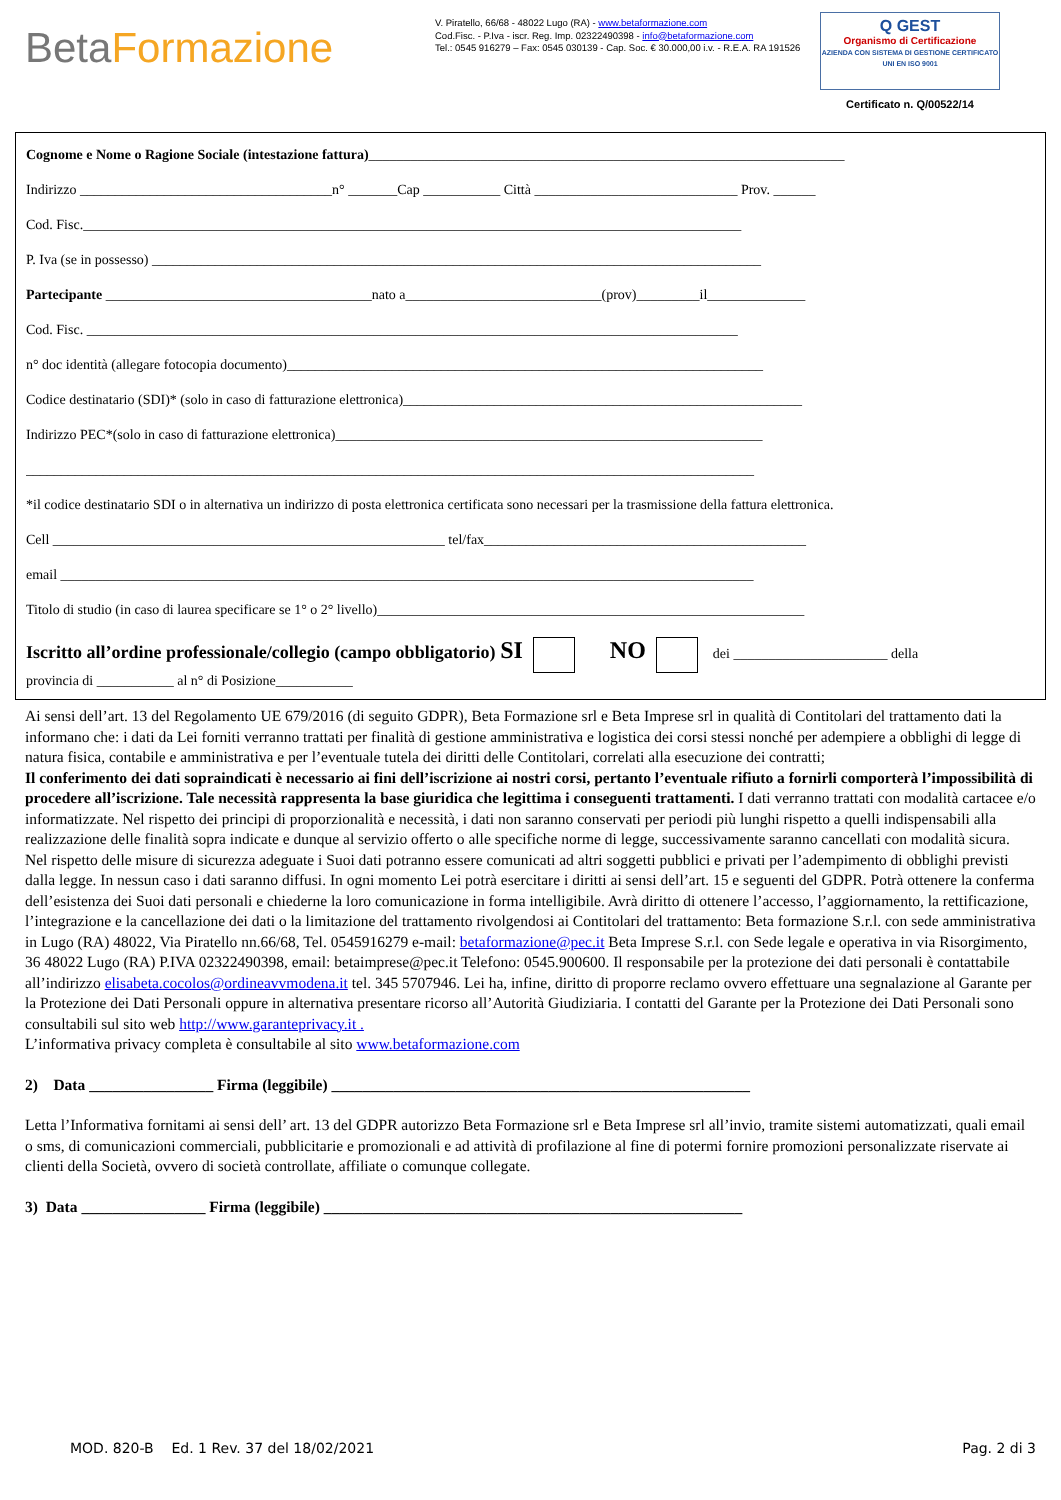BetaFormazione
V. Piratello, 66/68 - 48022 Lugo (RA) - www.betaformazione.com
Cod.Fisc. - P.Iva - iscr. Reg. Imp. 02322490398 - info@betaformazione.com
Tel.: 0545 916279 – Fax: 0545 030139 - Cap. Soc. € 30.000,00 i.v. - R.E.A. RA 191526
Q GEST
Organismo di Certificazione
AZIENDA CON SISTEMA DI GESTIONE CERTIFICATO UNI EN ISO 9001
Certificato n. Q/00522/14
Cognome e Nome o Ragione Sociale (intestazione fattura)____________________________________________________________________
Indirizzo ____________________________________n° _______Cap ___________ Città _____________________________ Prov. ______
Cod. Fisc.______________________________________________________________________________________________
P. Iva (se in possesso) _______________________________________________________________________________________
Partecipante ______________________________________nato a____________________________(prov)_________il______________
Cod. Fisc. _____________________________________________________________________________________________
n° doc identità (allegare fotocopia documento)____________________________________________________________________
Codice destinatario (SDI)* (solo in caso di fatturazione elettronica)_________________________________________________________
Indirizzo PEC*(solo in caso di fatturazione elettronica)_____________________________________________________________
________________________________________________________________________________________________________
*il codice destinatario SDI o in alternativa un indirizzo di posta elettronica certificata sono necessari per la trasmissione della fattura elettronica.
Cell ________________________________________________________ tel/fax______________________________________________
email ___________________________________________________________________________________________________
Titolo di studio (in caso di laurea specificare se 1° o 2° livello)_____________________________________________________________
Iscritto all’ordine professionale/collegio (campo obbligatorio) SI NO dei ______________________ della
provincia di ___________ al n° di Posizione___________
Ai sensi dell’art. 13 del Regolamento UE 679/2016 (di seguito GDPR), Beta Formazione srl e Beta Imprese srl in qualità di Contitolari del trattamento dati la informano che: i dati da Lei forniti verranno trattati per finalità di gestione amministrativa e logistica dei corsi stessi nonché per adempiere a obblighi di legge di natura fisica, contabile e amministrativa e per l’eventuale tutela dei diritti delle Contitolari, correlati alla esecuzione dei contratti;
Il conferimento dei dati sopraindicati è necessario ai fini dell’iscrizione ai nostri corsi, pertanto l’eventuale rifiuto a fornirli comporterà l’impossibilità di procedere all’iscrizione. Tale necessità rappresenta la base giuridica che legittima i conseguenti trattamenti. I dati verranno trattati con modalità cartacee e/o informatizzate. Nel rispetto dei principi di proporzionalità e necessità, i dati non saranno conservati per periodi più lunghi rispetto a quelli indispensabili alla realizzazione delle finalità sopra indicate e dunque al servizio offerto o alle specifiche norme di legge, successivamente saranno cancellati con modalità sicura. Nel rispetto delle misure di sicurezza adeguate i Suoi dati potranno essere comunicati ad altri soggetti pubblici e privati per l’adempimento di obblighi previsti dalla legge. In nessun caso i dati saranno diffusi. In ogni momento Lei potrà esercitare i diritti ai sensi dell’art. 15 e seguenti del GDPR. Potrà ottenere la conferma dell’esistenza dei Suoi dati personali e chiederne la loro comunicazione in forma intelligibile. Avrà diritto di ottenere l’accesso, l’aggiornamento, la rettificazione, l’integrazione e la cancellazione dei dati o la limitazione del trattamento rivolgendosi ai Contitolari del trattamento: Beta formazione S.r.l. con sede amministrativa in Lugo (RA) 48022, Via Piratello nn.66/68, Tel. 0545916279 e-mail: betaformazione@pec.it Beta Imprese S.r.l. con Sede legale e operativa in via Risorgimento, 36 48022 Lugo (RA) P.IVA 02322490398, email: betaimprese@pec.it Telefono: 0545.900600. Il responsabile per la protezione dei dati personali è contattabile all’indirizzo elisabeta.cocolos@ordineavvmodena.it tel. 345 5707946. Lei ha, infine, diritto di proporre reclamo ovvero effettuare una segnalazione al Garante per la Protezione dei Dati Personali oppure in alternativa presentare ricorso all’Autorità Giudiziaria. I contatti del Garante per la Protezione dei Dati Personali sono consultabili sul sito web http://www.garanteprivacy.it .
L’informativa privacy completa è consultabile al sito www.betaformazione.com
2) Data ________________ Firma (leggibile) ______________________________________________________
Letta l’Informativa fornitami ai sensi dell’ art. 13 del GDPR autorizzo Beta Formazione srl e Beta Imprese srl all’invio, tramite sistemi automatizzati, quali email o sms, di comunicazioni commerciali, pubblicitarie e promozionali e ad attività di profilazione al fine di potermi fornire promozioni personalizzate riservate ai clienti della Società, ovvero di società controllate, affiliate o comunque collegate.
3) Data ________________ Firma (leggibile) ______________________________________________________
MOD. 820-B Ed. 1 Rev. 37 del 18/02/2021 Pag. 2 di 3